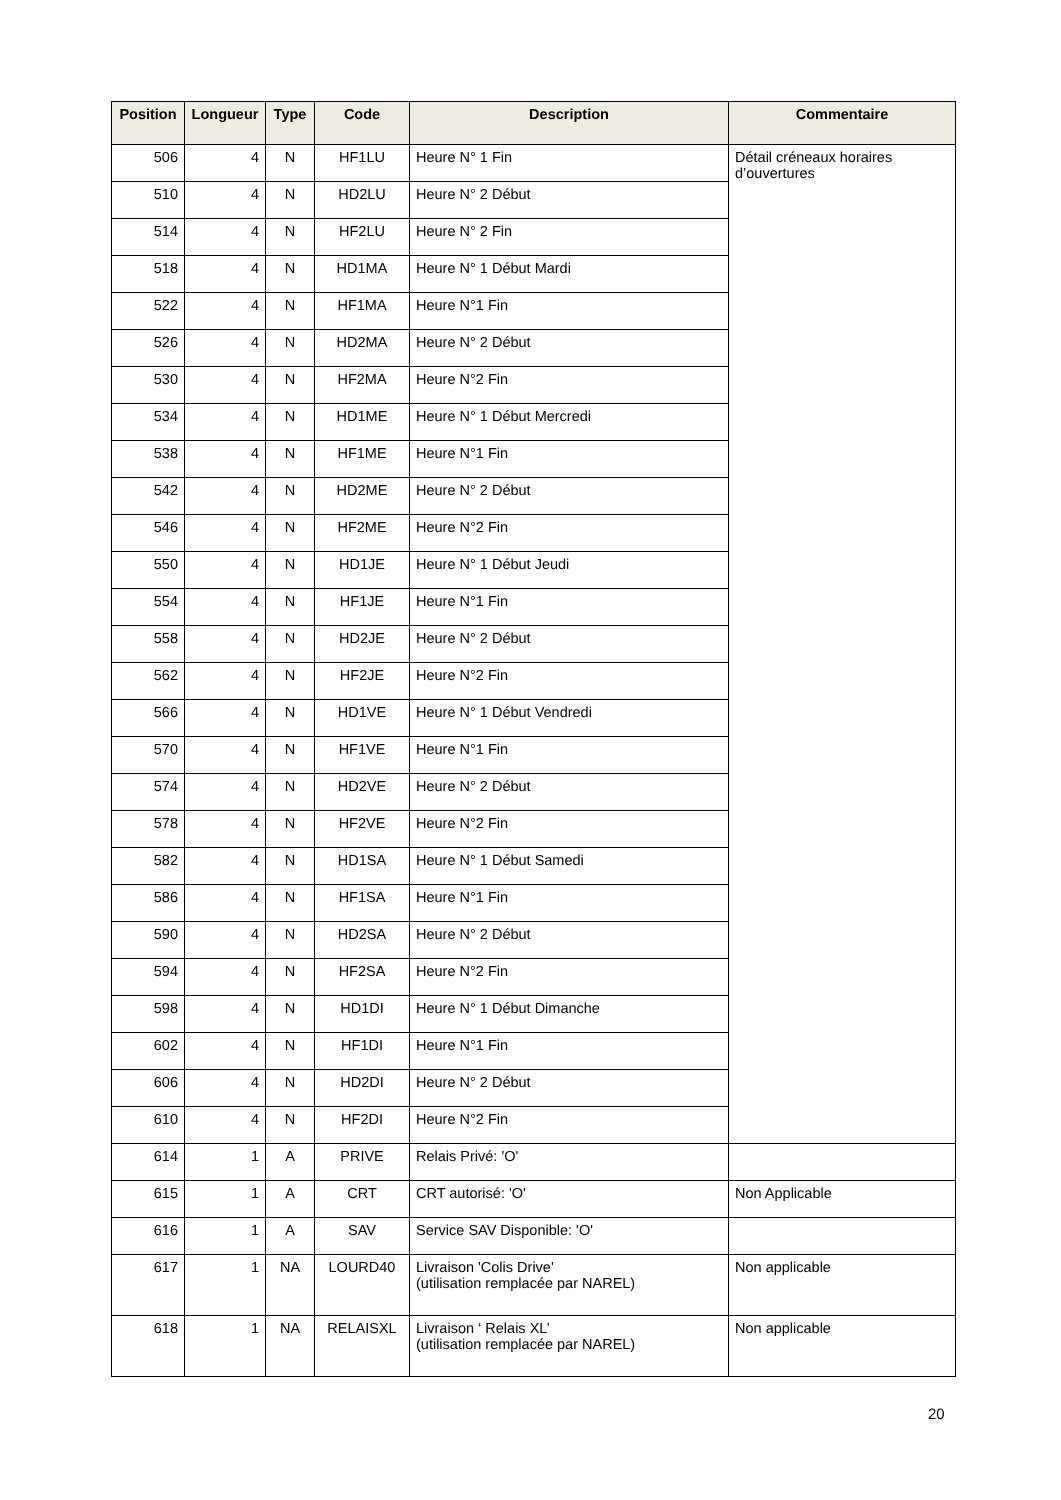| Position | Longueur | Type | Code | Description | Commentaire |
| --- | --- | --- | --- | --- | --- |
| 506 | 4 | N | HF1LU | Heure N° 1 Fin | Détail créneaux horaires d’ouvertures |
| 510 | 4 | N | HD2LU | Heure N° 2 Début | |
| 514 | 4 | N | HF2LU | Heure N° 2 Fin | |
| 518 | 4 | N | HD1MA | Heure N° 1 Début Mardi | |
| 522 | 4 | N | HF1MA | Heure N°1 Fin | |
| 526 | 4 | N | HD2MA | Heure N° 2 Début | |
| 530 | 4 | N | HF2MA | Heure N°2 Fin | |
| 534 | 4 | N | HD1ME | Heure N° 1 Début Mercredi | |
| 538 | 4 | N | HF1ME | Heure N°1 Fin | |
| 542 | 4 | N | HD2ME | Heure N° 2 Début | |
| 546 | 4 | N | HF2ME | Heure N°2 Fin | |
| 550 | 4 | N | HD1JE | Heure N° 1 Début Jeudi | |
| 554 | 4 | N | HF1JE | Heure N°1 Fin | |
| 558 | 4 | N | HD2JE | Heure N° 2 Début | |
| 562 | 4 | N | HF2JE | Heure N°2 Fin | |
| 566 | 4 | N | HD1VE | Heure N° 1 Début Vendredi | |
| 570 | 4 | N | HF1VE | Heure N°1 Fin | |
| 574 | 4 | N | HD2VE | Heure N° 2 Début | |
| 578 | 4 | N | HF2VE | Heure N°2 Fin | |
| 582 | 4 | N | HD1SA | Heure N° 1 Début Samedi | |
| 586 | 4 | N | HF1SA | Heure N°1 Fin | |
| 590 | 4 | N | HD2SA | Heure N° 2 Début | |
| 594 | 4 | N | HF2SA | Heure N°2 Fin | |
| 598 | 4 | N | HD1DI | Heure N° 1 Début Dimanche | |
| 602 | 4 | N | HF1DI | Heure N°1 Fin | |
| 606 | 4 | N | HD2DI | Heure N° 2 Début | |
| 610 | 4 | N | HF2DI | Heure N°2 Fin | |
| 614 | 1 | A | PRIVE | Relais Privé: 'O' | |
| 615 | 1 | A | CRT | CRT autorisé: 'O' | Non Applicable |
| 616 | 1 | A | SAV | Service SAV Disponible: 'O' | |
| 617 | 1 | NA | LOURD40 | Livraison 'Colis Drive' (utilisation remplacée par NAREL) | Non applicable |
| 618 | 1 | NA | RELAISXL | Livraison ‘ Relais XL’ (utilisation remplacée par NAREL) | Non applicable |
20